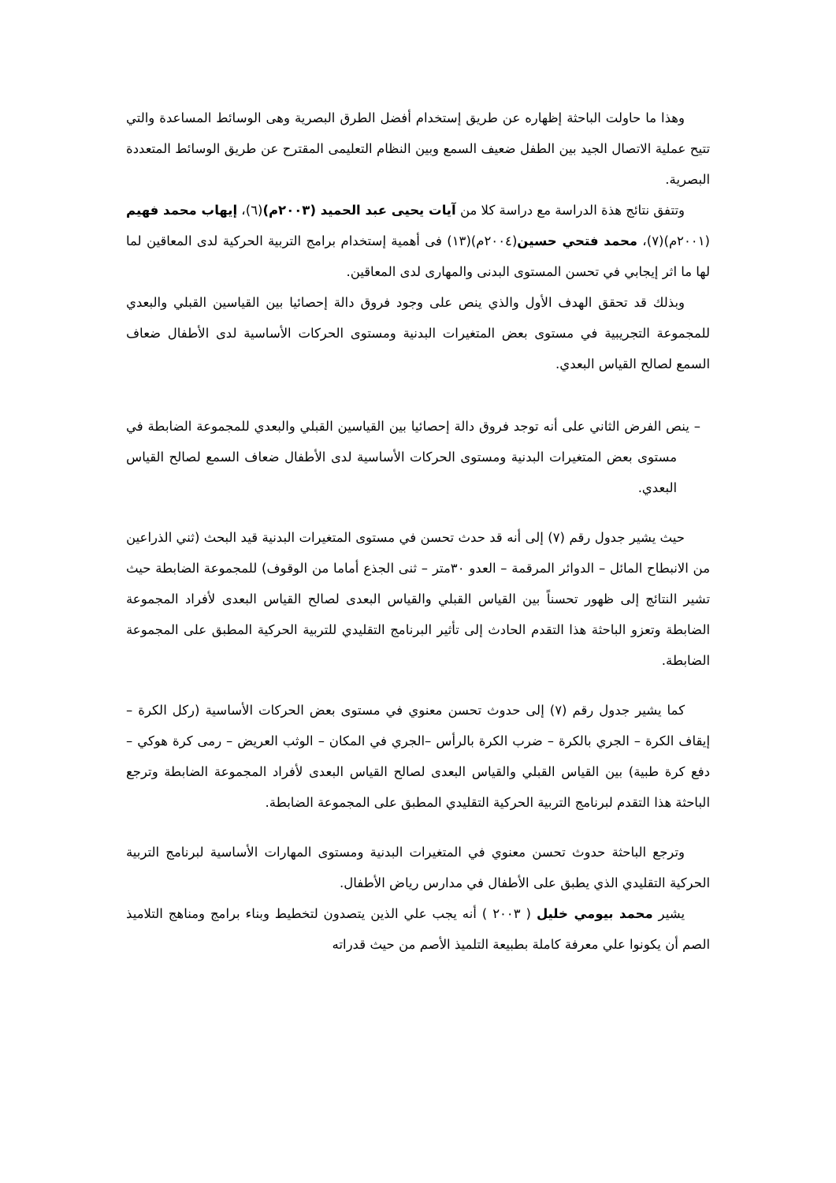وهذا ما حاولت الباحثة إظهاره عن طريق إستخدام أفضل الطرق البصرية وهى الوسائط المساعدة والتي تتيح عملية الاتصال الجيد بين الطفل ضعيف السمع وبين النظام التعليمى المقترح عن طريق الوسائط المتعددة البصرية.
وتتفق نتائج هذة الدراسة مع دراسة كلا من آيات يحيى عبد الحميد (٢٠٠٣م)(٦)، إيهاب محمد فهيم (٢٠٠١م)(٧)، محمد فتحي حسين(٢٠٠٤م)(١٣) فى أهمية إستخدام برامج التربية الحركية لدى المعاقين لما لها ما اثر إيجابي في تحسن المستوى البدنى والمهارى لدى المعاقين.
وبذلك قد تحقق الهدف الأول والذي ينص على وجود فروق دالة إحصائيا بين القياسين القبلي والبعدي للمجموعة التجريبية في مستوى بعض المتغيرات البدنية ومستوى الحركات الأساسية لدى الأطفال ضعاف السمع لصالح القياس البعدي.
– ينص الفرض الثاني على أنه توجد فروق دالة إحصائيا بين القياسين القبلي والبعدي للمجموعة الضابطة في مستوى بعض المتغيرات البدنية ومستوى الحركات الأساسية لدى الأطفال ضعاف السمع لصالح القياس البعدي.
حيث يشير جدول رقم (٧) إلى أنه قد حدث تحسن في مستوى المتغيرات البدنية قيد البحث (ثني الذراعين من الانبطاح المائل – الدوائر المرقمة – العدو ٣٠متر – ثنى الجذع أماما من الوقوف) للمجموعة الضابطة حيث تشير النتائج إلى ظهور تحسناً بين القياس القبلي والقياس البعدى لصالح القياس البعدى لأفراد المجموعة الضابطة وتعزو الباحثة هذا التقدم الحادث إلى تأثير البرنامج التقليدي للتربية الحركية المطبق على المجموعة الضابطة.
كما يشير جدول رقم (٧) إلى حدوث تحسن معنوي في مستوى بعض الحركات الأساسية (ركل الكرة – إيقاف الكرة – الجري بالكرة – ضرب الكرة بالرأس –الجري في المكان – الوثب العريض – رمى كرة هوكي – دفع كرة طبية) بين القياس القبلي والقياس البعدى لصالح القياس البعدى لأفراد المجموعة الضابطة وترجع الباحثة هذا التقدم لبرنامج التربية الحركية التقليدي المطبق على المجموعة الضابطة.
وترجع الباحثة حدوث تحسن معنوي في المتغيرات البدنية ومستوى المهارات الأساسية لبرنامج التربية الحركية التقليدي الذي يطبق على الأطفال في مدارس رياض الأطفال.
يشير محمد بيومي خليل ( ٢٠٠٣ ) أنه يجب علي الذين يتصدون لتخطيط وبناء برامج ومناهج التلاميذ الصم أن يكونوا علي معرفة كاملة بطبيعة التلميذ الأصم من حيث قدراته